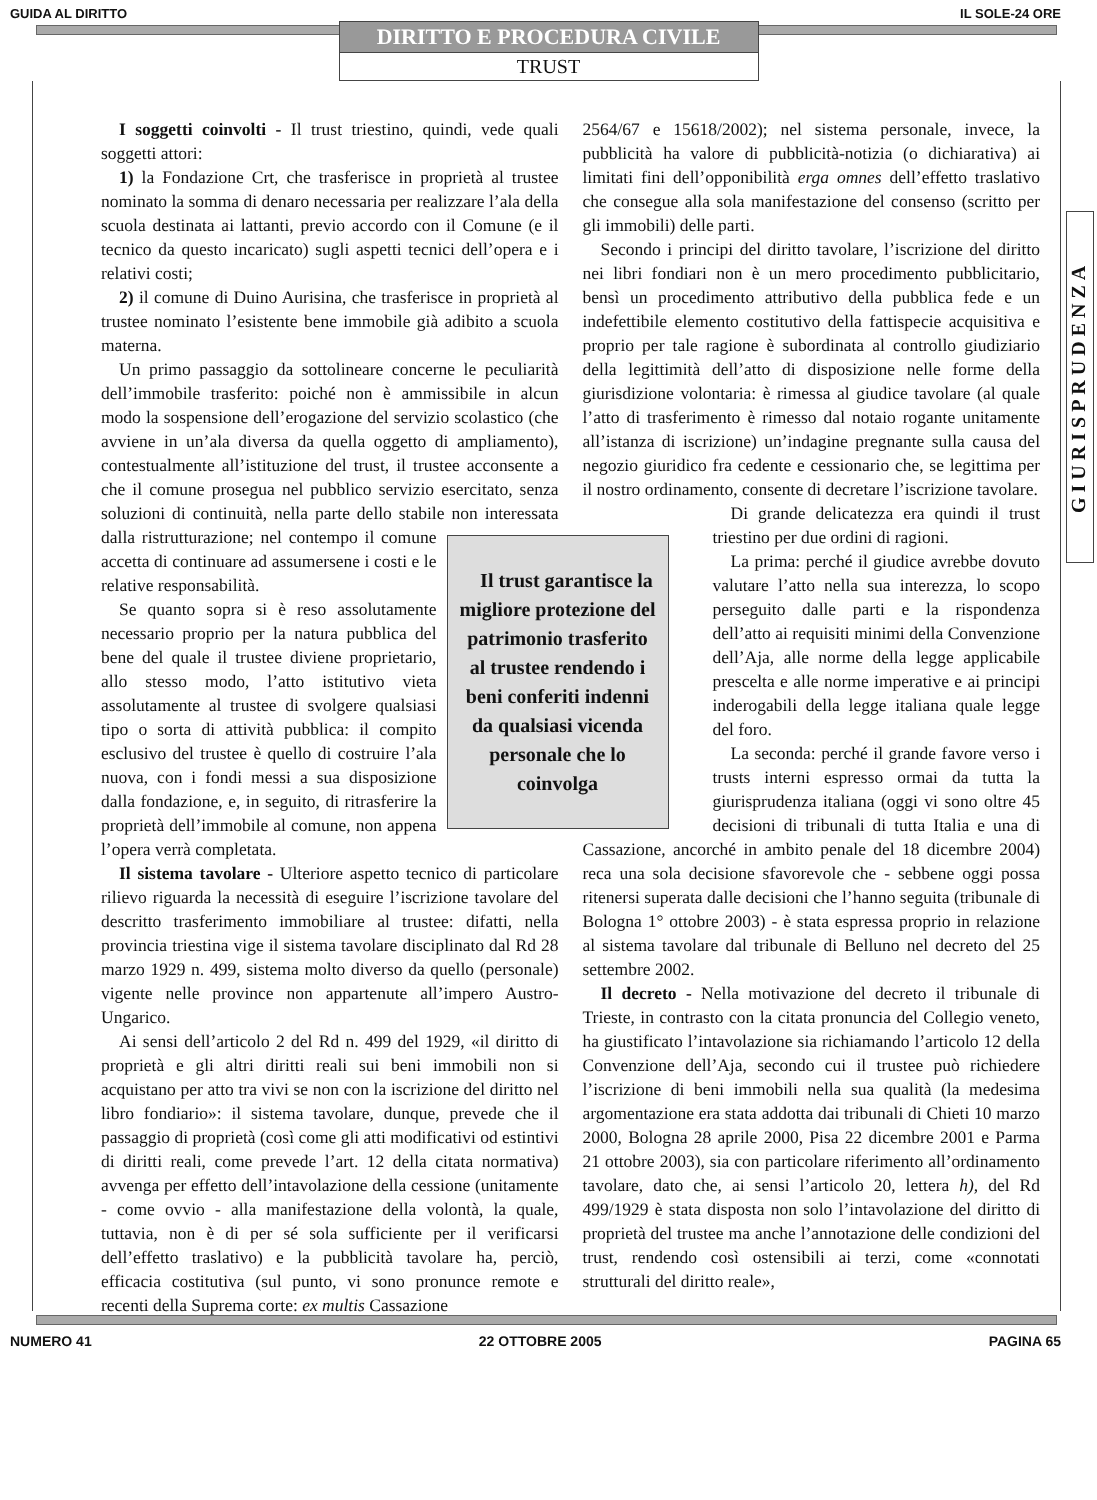GUIDA AL DIRITTO IL SOLE-24 ORE
DIRITTO E PROCEDURA CIVILE
TRUST
GIURISPRUDENZA
I soggetti coinvolti - Il trust triestino, quindi, vede quali soggetti attori:
1) la Fondazione Crt, che trasferisce in proprietà al trustee nominato la somma di denaro necessaria per realizzare l’ala della scuola destinata ai lattanti, previo accordo con il Comune (e il tecnico da questo incaricato) sugli aspetti tecnici dell’opera e i relativi costi;
2) il comune di Duino Aurisina, che trasferisce in proprietà al trustee nominato l’esistente bene immobile già adibito a scuola materna.
Un primo passaggio da sottolineare concerne le peculiarità dell’immobile trasferito: poiché non è ammissibile in alcun modo la sospensione dell’erogazione del servizio scolastico (che avviene in un’ala diversa da quella oggetto di ampliamento), contestualmente all’istituzione del trust, il trustee acconsente a che il comune prosegua nel pubblico servizio esercitato, senza soluzioni di continuità, nella parte dello stabile non interessata dalla ristrutturazione; nel contempo il comune Il trust garantisce la migliore protezione del patrimonio trasferito al trustee rendendo i beni conferiti indenni da qualsiasi vicenda personale che lo coinvolga accetta di continuare ad assumersene i costi e le relative responsabilità.
Se quanto sopra si è reso assolutamente necessario proprio per la natura pubblica del bene del quale il trustee diviene proprietario, allo stesso modo, l’atto istitutivo vieta assolutamente al trustee di svolgere qualsiasi tipo o sorta di attività pubblica: il compito esclusivo del trustee è quello di costruire l’ala nuova, con i fondi messi a sua disposizione dalla fondazione, e, in seguito, di ritrasferire la proprietà dell’immobile al comune, non appena l’opera verrà completata.
Il sistema tavolare - Ulteriore aspetto tecnico di particolare rilievo riguarda la necessità di eseguire l’iscrizione tavolare del descritto trasferimento immobiliare al trustee: difatti, nella provincia triestina vige il sistema tavolare disciplinato dal Rd 28 marzo 1929 n. 499, sistema molto diverso da quello (personale) vigente nelle province non appartenute all’impero Austro-Ungarico.
Ai sensi dell’articolo 2 del Rd n. 499 del 1929, «il diritto di proprietà e gli altri diritti reali sui beni immobili non si acquistano per atto tra vivi se non con la iscrizione del diritto nel libro fondiario»: il sistema tavolare, dunque, prevede che il passaggio di proprietà (così come gli atti modificativi od estintivi di diritti reali, come prevede l’art. 12 della citata normativa) avvenga per effetto dell’intavolazione della cessione (unitamente - come ovvio - alla manifestazione della volontà, la quale, tuttavia, non è di per sé sola sufficiente per il verificarsi dell’effetto traslativo) e la pubblicità tavolare ha, perciò, efficacia costitutiva (sul punto, vi sono pronunce remote e recenti della Suprema corte: ex multis Cassazione
2564/67 e 15618/2002); nel sistema personale, invece, la pubblicità ha valore di pubblicità-notizia (o dichiarativa) ai limitati fini dell’opponibilità erga omnes dell’effetto traslativo che consegue alla sola manifestazione del consenso (scritto per gli immobili) delle parti.
Secondo i principi del diritto tavolare, l’iscrizione del diritto nei libri fondiari non è un mero procedimento pubblicitario, bensì un procedimento attributivo della pubblica fede e un indefettibile elemento costitutivo della fattispecie acquisitiva e proprio per tale ragione è subordinata al controllo giudiziario della legittimità dell’atto di disposizione nelle forme della giurisdizione volontaria: è rimessa al giudice tavolare (al quale l’atto di trasferimento è rimesso dal notaio rogante unitamente all’istanza di iscrizione) un’indagine pregnante sulla causa del negozio giuridico fra cedente e cessionario che, se legittima per il nostro ordinamento, consente di decretare l’iscrizione tavolare.
Di grande delicatezza era quindi il trust triestino per due ordini di ragioni.
La prima: perché il giudice avrebbe dovuto valutare l’atto nella sua interezza, lo scopo perseguito dalle parti e la rispondenza dell’atto ai requisiti minimi della Convenzione dell’Aja, alle norme della legge applicabile prescelta e alle norme imperative e ai principi inderogabili della legge italiana quale legge del foro.
La seconda: perché il grande favore verso i trusts interni espresso ormai da tutta la giurisprudenza italiana (oggi vi sono oltre 45 decisioni di tribunali di tutta Italia e una di Cassazione, ancorché in ambito penale del 18 dicembre 2004) reca una sola decisione sfavorevole che - sebbene oggi possa ritenersi superata dalle decisioni che l’hanno seguita (tribunale di Bologna 1° ottobre 2003) - è stata espressa proprio in relazione al sistema tavolare dal tribunale di Belluno nel decreto del 25 settembre 2002.
Il decreto - Nella motivazione del decreto il tribunale di Trieste, in contrasto con la citata pronuncia del Collegio veneto, ha giustificato l’intavolazione sia richiamando l’articolo 12 della Convenzione dell’Aja, secondo cui il trustee può richiedere l’iscrizione di beni immobili nella sua qualità (la medesima argomentazione era stata addotta dai tribunali di Chieti 10 marzo 2000, Bologna 28 aprile 2000, Pisa 22 dicembre 2001 e Parma 21 ottobre 2003), sia con particolare riferimento all’ordinamento tavolare, dato che, ai sensi l’articolo 20, lettera h), del Rd 499/1929 è stata disposta non solo l’intavolazione del diritto di proprietà del trustee ma anche l’annotazione delle condizioni del trust, rendendo così ostensibili ai terzi, come «connotati strutturali del diritto reale»,
NUMERO 41 22 OTTOBRE 2005 PAGINA 65